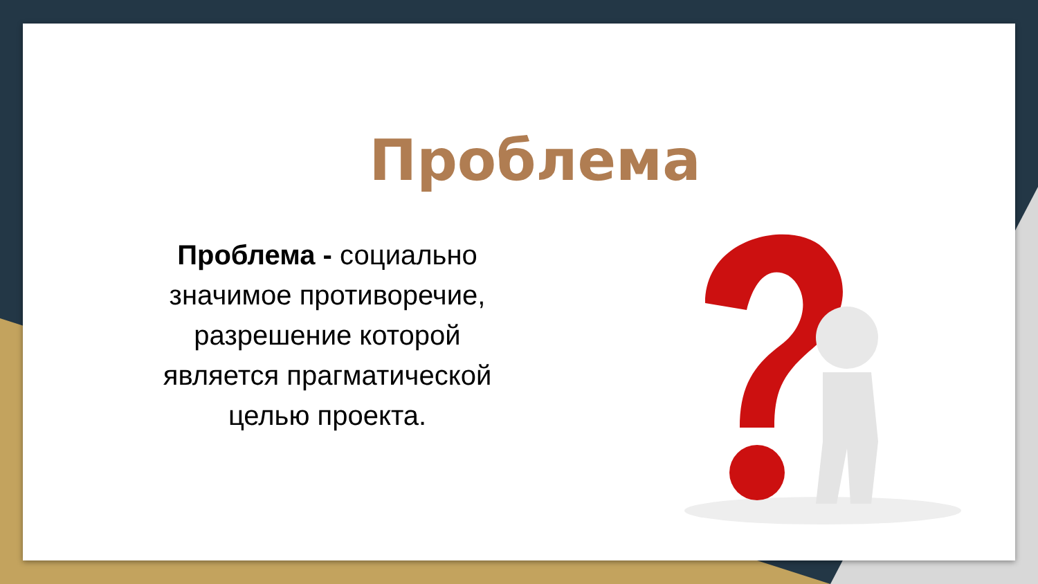Проблема
Проблема - социально значимое противоречие, разрешение которой является прагматической целью проекта.